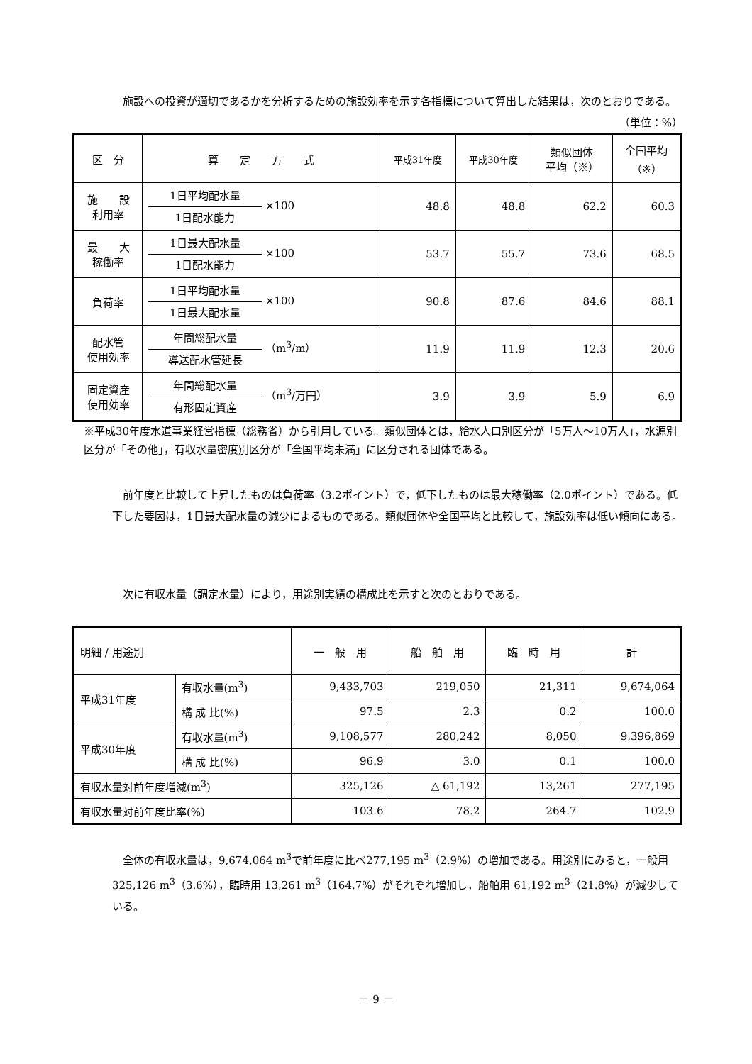施設への投資が適切であるかを分析するための施設効率を示す各指標について算出した結果は，次のとおりである。
（単位：%）
| 区 分 | 算 定 方 式 | 平成31年度 | 平成30年度 | 類似団体 平均（※） | 全国平均 （※） |
| 施 設 利用率 | 1日平均配水量 1日配水能力 ×100 | 48.8 | 48.8 | 62.2 | 60.3 |
| 最 大 稼働率 | 1日最大配水量 1日配水能力 ×100 | 53.7 | 55.7 | 73.6 | 68.5 |
| 負荷率 | 1日平均配水量 1日最大配水量 ×100 | 90.8 | 87.6 | 84.6 | 88.1 |
| 配水管 使用効率 | 年間総配水量 導送配水管延長 （m<sup>3</sup>/m） | 11.9 | 11.9 | 12.3 | 20.6 |
| 固定資産 使用効率 | 年間総配水量 有形固定資産 （m<sup>3</sup>/万円） | 3.9 | 3.9 | 5.9 | 6.9 |
※平成30年度水道事業経営指標（総務省）から引用している。類似団体とは，給水人口別区分が「5万人～10万人」，水源別区分が「その他」，有収水量密度別区分が「全国平均未満」に区分される団体である。
前年度と比較して上昇したものは負荷率（3.2ポイント）で，低下したものは最大稼働率（2.0ポイント）である。低下した要因は，1日最大配水量の減少によるものである。類似団体や全国平均と比較して，施設効率は低い傾向にある。
次に有収水量（調定水量）により，用途別実績の構成比を示すと次のとおりである。
| 明細 / 用途別 | | 一 般 用 | 船 舶 用 | 臨 時 用 | 計 |
| 平成31年度 | 有収水量(m<sup>3</sup>) | 9,433,703 | 219,050 | 21,311 | 9,674,064 |
| | 構 成 比(%) | 97.5 | 2.3 | 0.2 | 100.0 |
| 平成30年度 | 有収水量(m<sup>3</sup>) | 9,108,577 | 280,242 | 8,050 | 9,396,869 |
| | 構 成 比(%) | 96.9 | 3.0 | 0.1 | 100.0 |
| 有収水量対前年度増減(m<sup>3</sup>) | | 325,126 | △ 61,192 | 13,261 | 277,195 |
| 有収水量対前年度比率(%) | | 103.6 | 78.2 | 264.7 | 102.9 |
全体の有収水量は，9,674,064 m<sup>3</sup>で前年度に比べ277,195 m<sup>3</sup>（2.9%）の増加である。用途別にみると，一般用 325,126 m<sup>3</sup>（3.6%），臨時用 13,261 m<sup>3</sup>（164.7%）がそれぞれ増加し，船舶用 61,192 m<sup>3</sup>（21.8%）が減少している。
－ 9 －